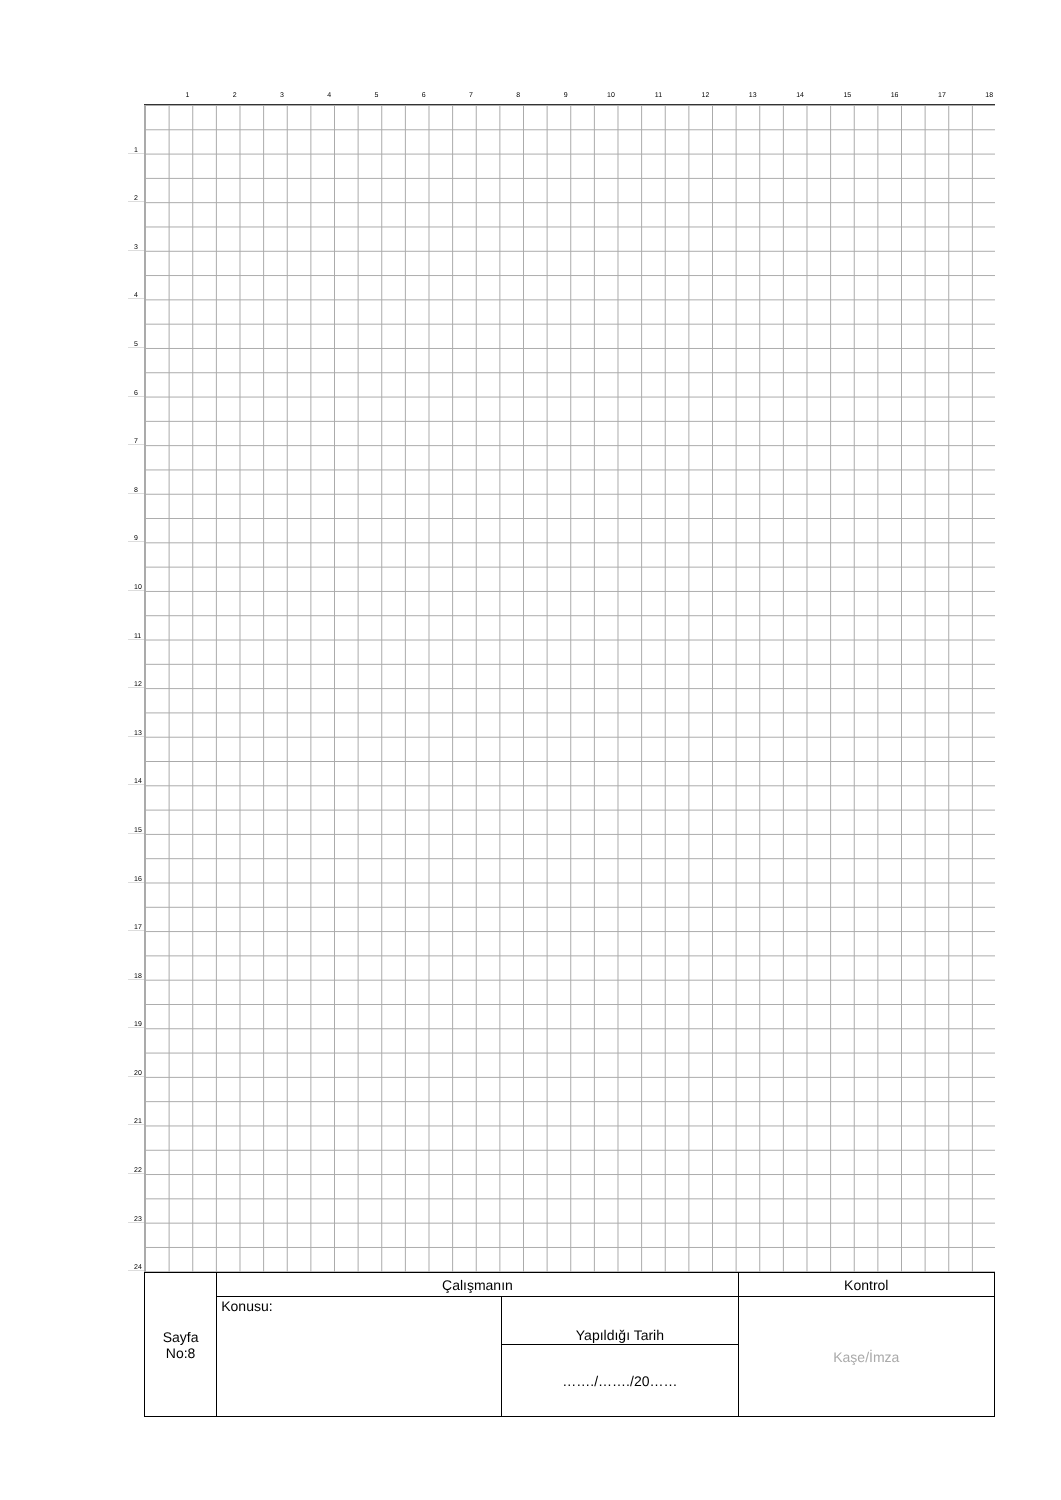1 2 3 4 5 6 7 8 9 10 11 12 13 14 15 16 17 18
1
2
3
4
5
6
7
8
9
10
11
12
13
14
15
16
17
18
19
20
21
22
23
24
| Sayfa No:8 | Çalışmanın | | Kontrol |
| | Konusu: | Yapıldığı Tarih | Kaşe/İmza |
| | | ……./……./20…… | |